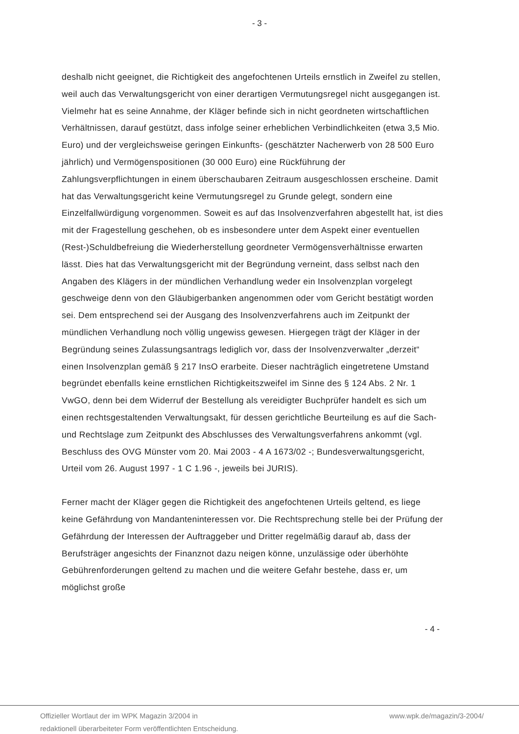- 3 -
deshalb nicht geeignet, die Richtigkeit des angefochtenen Urteils ernstlich in Zweifel zu stellen, weil auch das Verwaltungsgericht von einer derartigen Vermutungsregel nicht ausgegangen ist. Vielmehr hat es seine Annahme, der Kläger befinde sich in nicht geordneten wirtschaftlichen Verhältnissen, darauf gestützt, dass infolge seiner erheblichen Verbindlichkeiten (etwa 3,5 Mio. Euro) und der vergleichsweise geringen Einkunfts- (geschätzter Nacherwerb von 28 500 Euro jährlich) und Vermögenspositionen (30 000 Euro) eine Rückführung der Zahlungsverpflichtungen in einem überschaubaren Zeitraum ausgeschlossen erscheine. Damit hat das Verwaltungsgericht keine Vermutungsregel zu Grunde gelegt, sondern eine Einzelfallwürdigung vorgenommen. Soweit es auf das Insolvenzverfahren abgestellt hat, ist dies mit der Fragestellung geschehen, ob es insbesondere unter dem Aspekt einer eventuellen (Rest-)Schuldbefreiung die Wiederherstellung geordneter Vermögensverhältnisse erwarten lässt. Dies hat das Verwaltungsgericht mit der Begründung verneint, dass selbst nach den Angaben des Klägers in der mündlichen Verhandlung weder ein Insolvenzplan vorgelegt geschweige denn von den Gläubigerbanken angenommen oder vom Gericht bestätigt worden sei. Dem entsprechend sei der Ausgang des Insolvenzverfahrens auch im Zeitpunkt der mündlichen Verhandlung noch völlig ungewiss gewesen. Hiergegen trägt der Kläger in der Begründung seines Zulassungsantrags lediglich vor, dass der Insolvenzverwalter „derzeit“ einen Insolvenzplan gemäß § 217 InsO erarbeite. Dieser nachträglich eingetretene Umstand begründet ebenfalls keine ernstlichen Richtigkeitszweifel im Sinne des § 124 Abs. 2 Nr. 1 VwGO, denn bei dem Widerruf der Bestellung als vereidigter Buchprüfer handelt es sich um einen rechtsgestaltenden Verwaltungsakt, für dessen gerichtliche Beurteilung es auf die Sach- und Rechtslage zum Zeitpunkt des Abschlusses des Verwaltungsverfahrens ankommt (vgl. Beschluss des OVG Münster vom 20. Mai 2003 - 4 A 1673/02 -; Bundesverwaltungsgericht, Urteil vom 26. August 1997 - 1 C 1.96 -, jeweils bei JURIS).
Ferner macht der Kläger gegen die Richtigkeit des angefochtenen Urteils geltend, es liege keine Gefährdung von Mandanteninteressen vor. Die Rechtsprechung stelle bei der Prüfung der Gefährdung der Interessen der Auftraggeber und Dritter regelmäßig darauf ab, dass der Berufsträger angesichts der Finanznot dazu neigen könne, unzulässige oder überhöhte Gebührenforderungen geltend zu machen und die weitere Gefahr bestehe, dass er, um möglichst große
- 4 -
Offizieller Wortlaut der im WPK Magazin 3/2004 in
redaktionell überarbeiteter Form veröffentlichten Entscheidung.
www.wpk.de/magazin/3-2004/